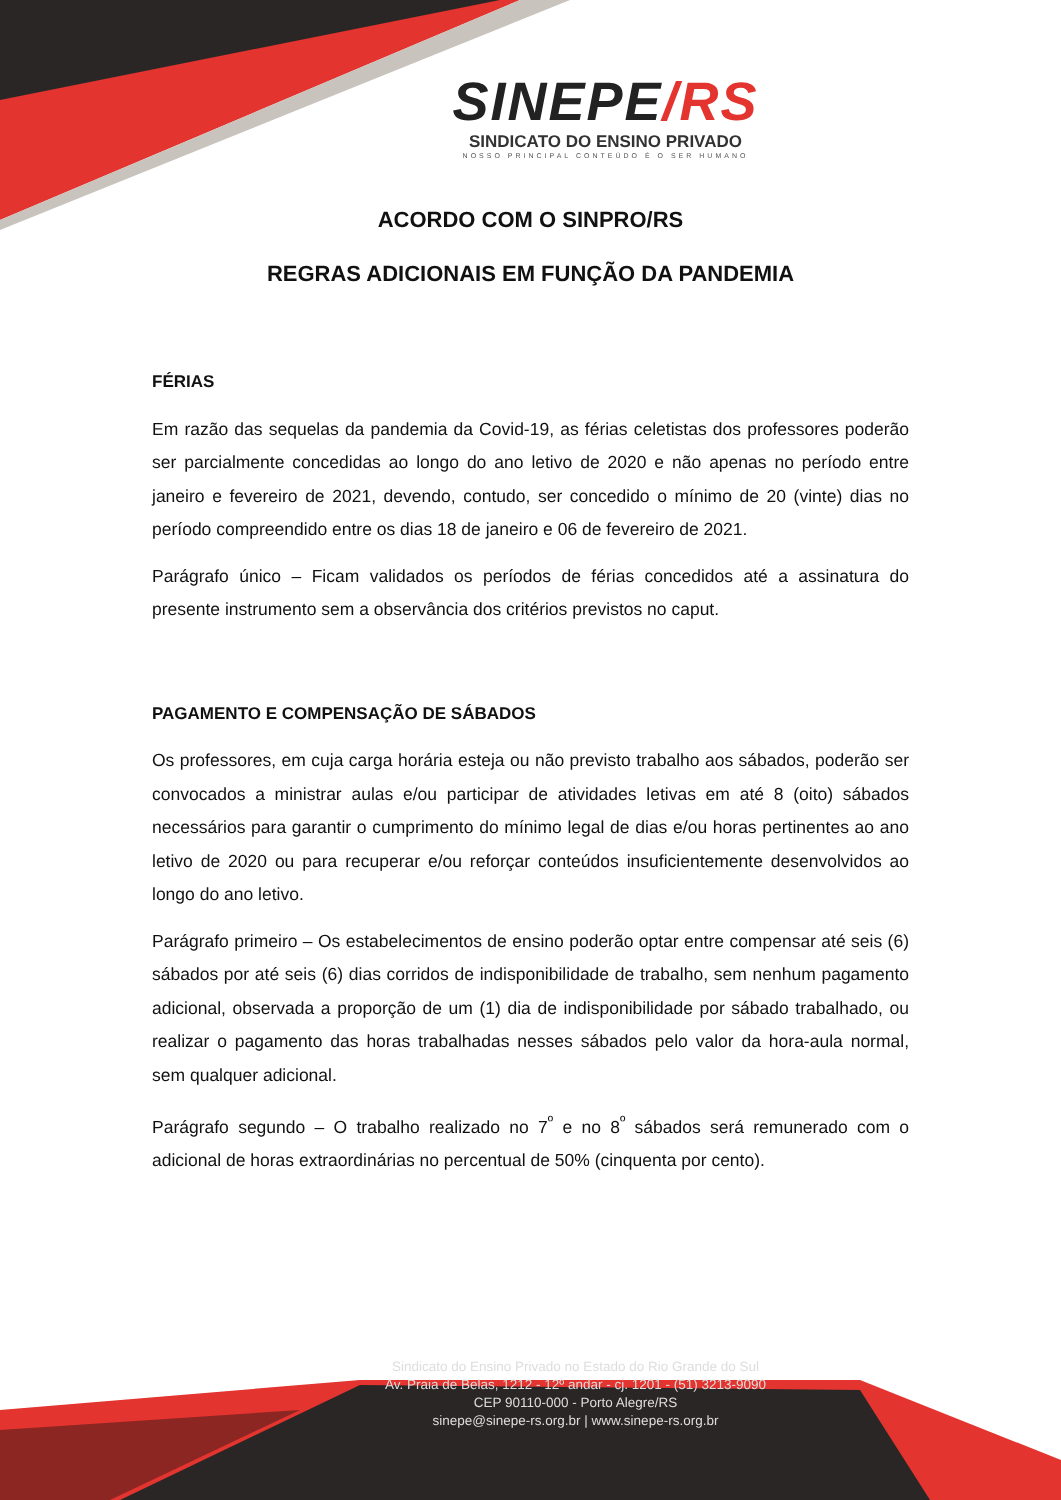SINEPE/RS
SINDICATO DO ENSINO PRIVADO
NOSSO PRINCIPAL CONTEÚDO É O SER HUMANO
ACORDO COM O SINPRO/RS
REGRAS ADICIONAIS EM FUNÇÃO DA PANDEMIA
FÉRIAS
Em razão das sequelas da pandemia da Covid-19, as férias celetistas dos professores poderão ser parcialmente concedidas ao longo do ano letivo de 2020 e não apenas no período entre janeiro e fevereiro de 2021, devendo, contudo, ser concedido o mínimo de 20 (vinte) dias no período compreendido entre os dias 18 de janeiro e 06 de fevereiro de 2021.
Parágrafo único – Ficam validados os períodos de férias concedidos até a assinatura do presente instrumento sem a observância dos critérios previstos no caput.
PAGAMENTO E COMPENSAÇÃO DE SÁBADOS
Os professores, em cuja carga horária esteja ou não previsto trabalho aos sábados, poderão ser convocados a ministrar aulas e/ou participar de atividades letivas em até 8 (oito) sábados necessários para garantir o cumprimento do mínimo legal de dias e/ou horas pertinentes ao ano letivo de 2020 ou para recuperar e/ou reforçar conteúdos insuficientemente desenvolvidos ao longo do ano letivo.
Parágrafo primeiro – Os estabelecimentos de ensino poderão optar entre compensar até seis (6) sábados por até seis (6) dias corridos de indisponibilidade de trabalho, sem nenhum pagamento adicional, observada a proporção de um (1) dia de indisponibilidade por sábado trabalhado, ou realizar o pagamento das horas trabalhadas nesses sábados pelo valor da hora-aula normal, sem qualquer adicional.
Parágrafo segundo – O trabalho realizado no 7<sup>º</sup> e no 8<sup>º</sup> sábados será remunerado com o adicional de horas extraordinárias no percentual de 50% (cinquenta por cento).
Sindicato do Ensino Privado no Estado do Rio Grande do Sul
Av. Praia de Belas, 1212 - 12º andar - cj. 1201 - (51) 3213-9090
CEP 90110-000 - Porto Alegre/RS
sinepe@sinepe-rs.org.br | www.sinepe-rs.org.br